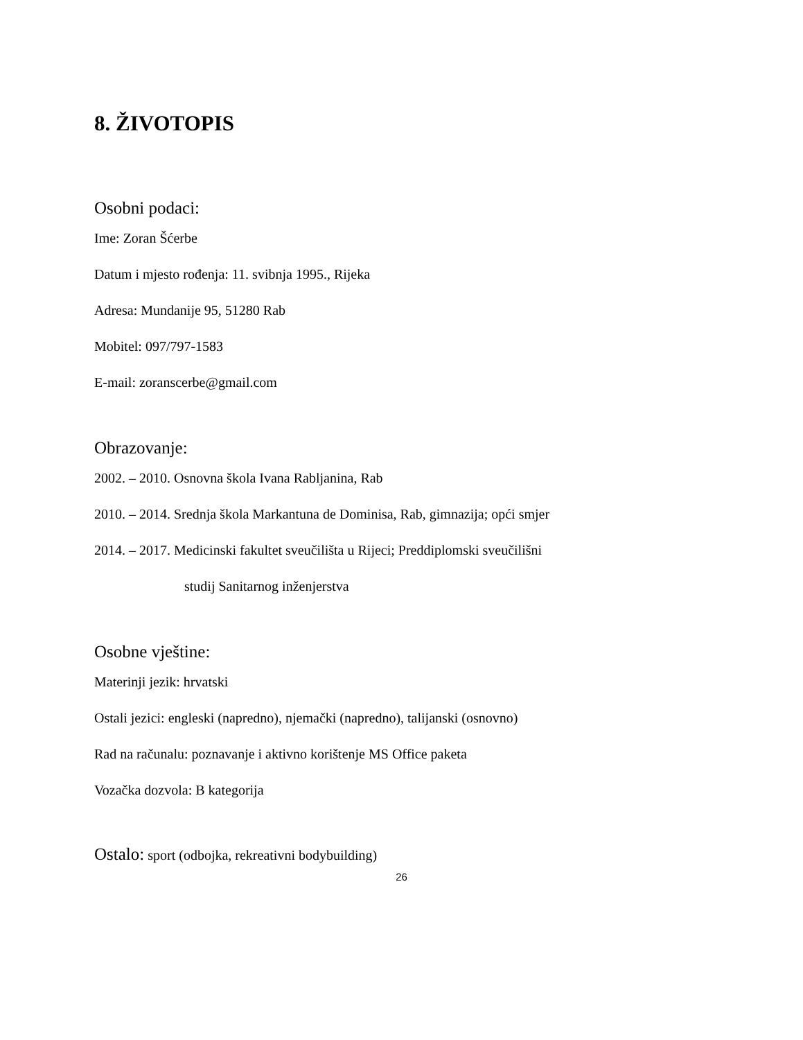8. ŽIVOTOPIS
Osobni podaci:
Ime: Zoran Šćerbe
Datum i mjesto rođenja: 11. svibnja 1995., Rijeka
Adresa: Mundanije 95, 51280 Rab
Mobitel: 097/797-1583
E-mail: zoranscerbe@gmail.com
Obrazovanje:
2002. – 2010. Osnovna škola Ivana Rabljanina, Rab
2010. – 2014. Srednja škola Markantuna de Dominisa, Rab, gimnazija; opći smjer
2014. – 2017. Medicinski fakultet sveučilišta u Rijeci; Preddiplomski sveučilišni
studij Sanitarnog inženjerstva
Osobne vještine:
Materinji jezik: hrvatski
Ostali jezici: engleski (napredno), njemački (napredno), talijanski (osnovno)
Rad na računalu: poznavanje i aktivno korištenje MS Office paketa
Vozačka dozvola: B kategorija
Ostalo: sport (odbojka, rekreativni bodybuilding)
26